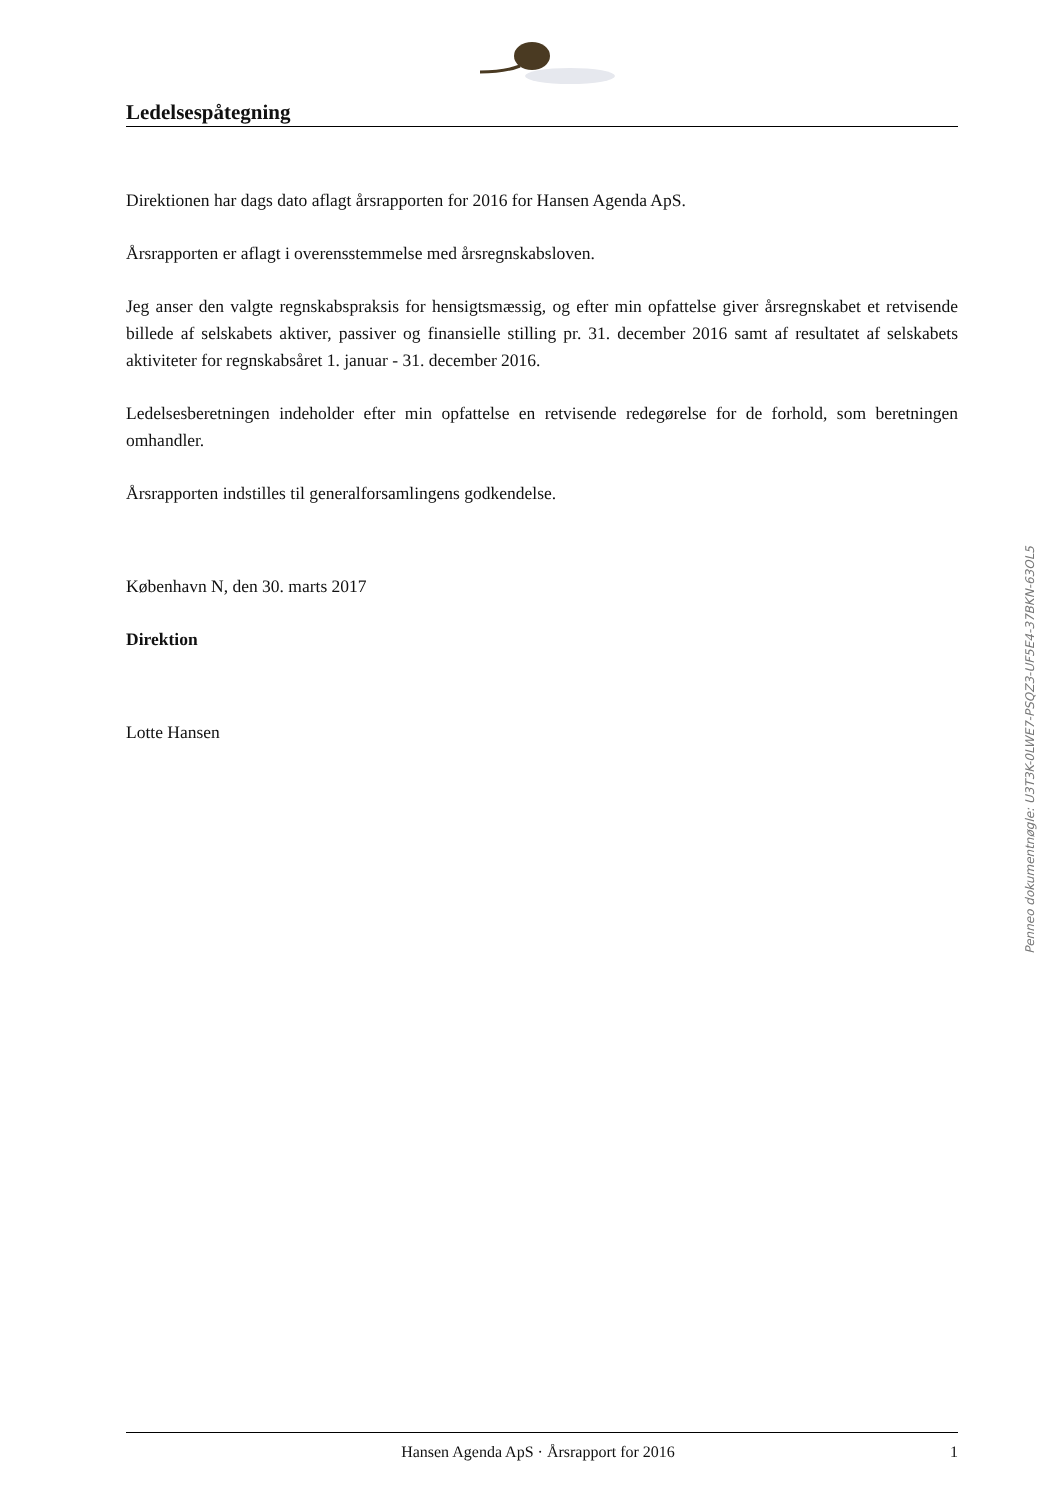Ledelsespåtegning
Direktionen har dags dato aflagt årsrapporten for 2016 for Hansen Agenda ApS.
Årsrapporten er aflagt i overensstemmelse med årsregnskabsloven.
Jeg anser den valgte regnskabspraksis for hensigtsmæssig, og efter min opfattelse giver årsregnskabet et retvisende billede af selskabets aktiver, passiver og finansielle stilling pr. 31. december 2016 samt af resultatet af selskabets aktiviteter for regnskabsåret 1. januar - 31. december 2016.
Ledelsesberetningen indeholder efter min opfattelse en retvisende redegørelse for de forhold, som beretningen omhandler.
Årsrapporten indstilles til generalforsamlingens godkendelse.
København N, den 30. marts 2017
Direktion
Lotte Hansen
Penneo dokumentnøgle: U3T3K-0LWE7-PSQZ3-UF5E4-37BKN-63OL5
Hansen Agenda ApS · Årsrapport for 2016 1